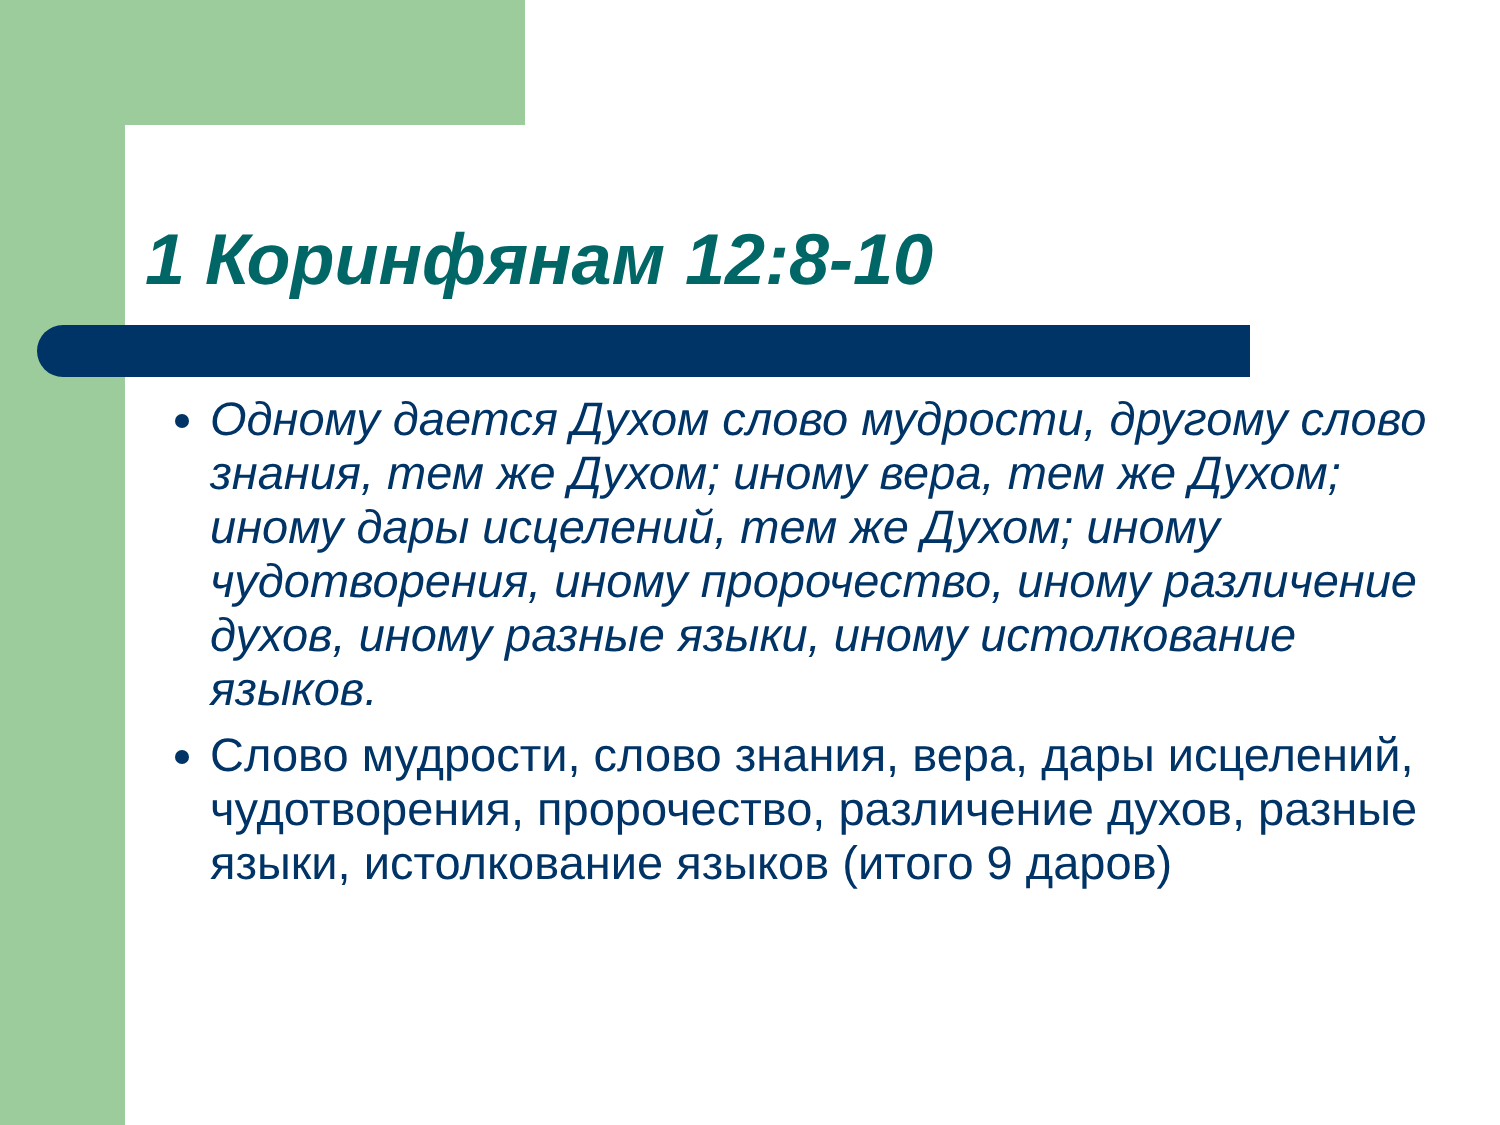1 Коринфянам 12:8-10
Одному дается Духом слово мудрости, другому слово знания, тем же Духом; иному вера, тем же Духом; иному дары исцелений, тем же Духом; иному чудотворения, иному пророчество, иному различение духов, иному разные языки, иному истолкование языков.
Слово мудрости, слово знания, вера, дары исцелений, чудотворения, пророчество, различение духов, разные языки, истолкование языков (итого 9 даров)